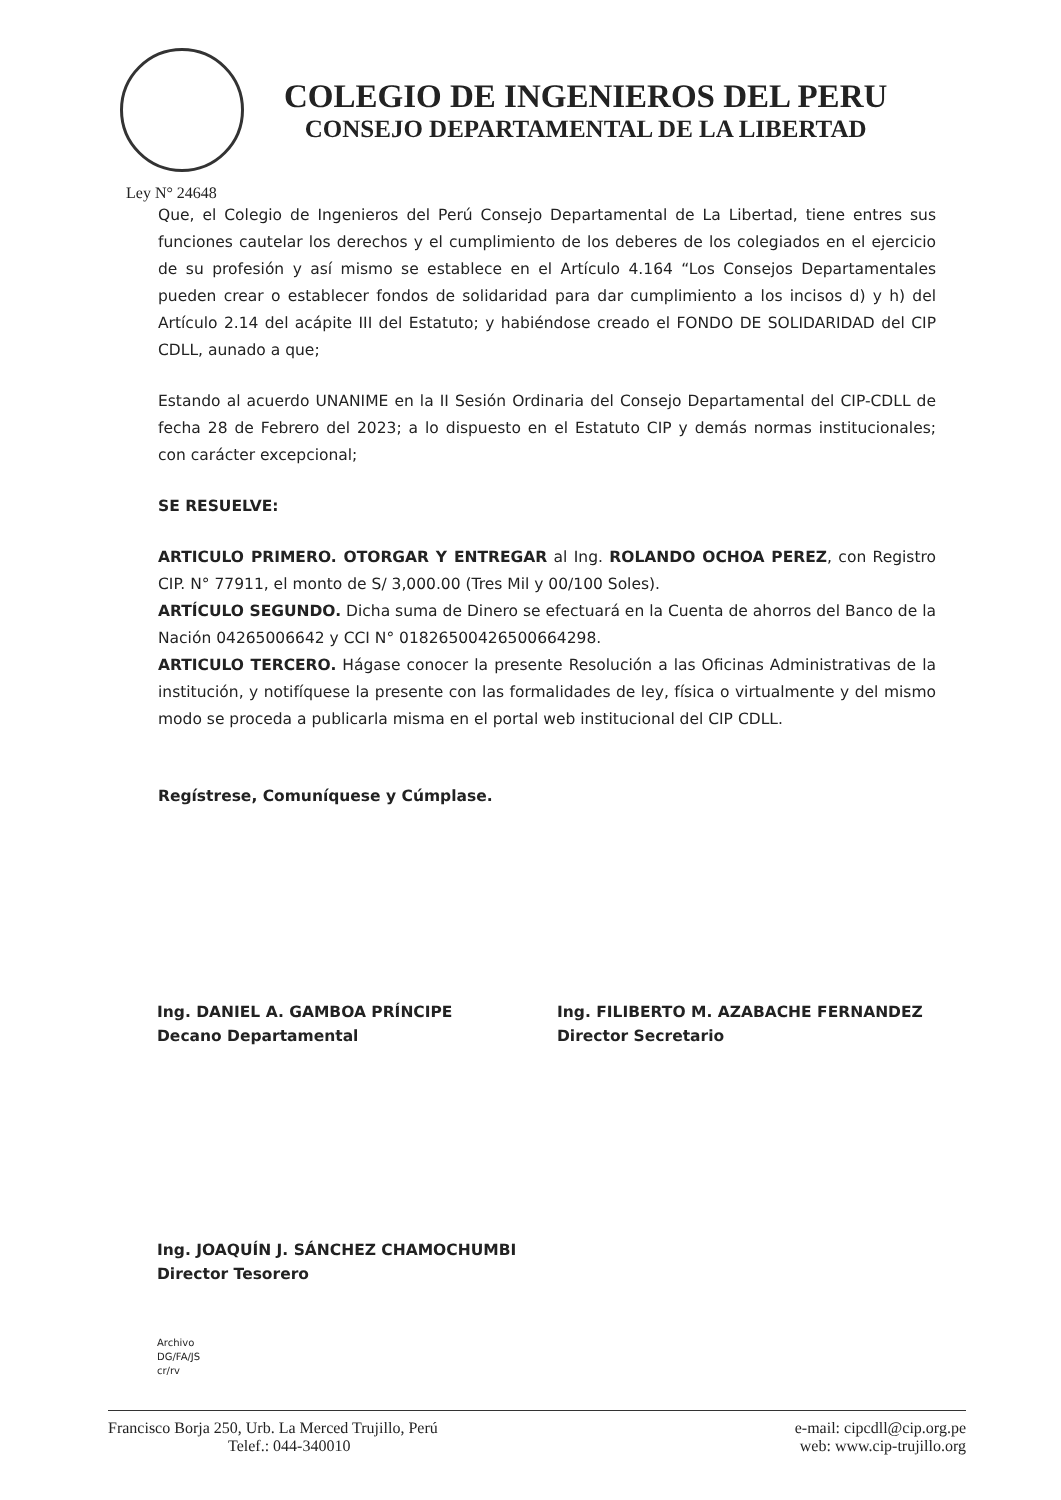COLEGIO DE INGENIEROS DEL PERU
CONSEJO DEPARTAMENTAL DE LA LIBERTAD
Ley N° 24648
Que, el Colegio de Ingenieros del Perú Consejo Departamental de La Libertad, tiene entres sus funciones cautelar los derechos y el cumplimiento de los deberes de los colegiados en el ejercicio de su profesión y así mismo se establece en el Artículo 4.164 “Los Consejos Departamentales pueden crear o establecer fondos de solidaridad para dar cumplimiento a los incisos d) y h) del Artículo 2.14 del acápite III del Estatuto; y habiéndose creado el FONDO DE SOLIDARIDAD del CIP CDLL, aunado a que;
Estando al acuerdo UNANIME en la II Sesión Ordinaria del Consejo Departamental del CIP-CDLL de fecha 28 de Febrero del 2023; a lo dispuesto en el Estatuto CIP y demás normas institucionales; con carácter excepcional;
SE RESUELVE:
ARTICULO PRIMERO. OTORGAR Y ENTREGAR al Ing. ROLANDO OCHOA PEREZ, con Registro CIP. N° 77911, el monto de S/ 3,000.00 (Tres Mil y 00/100 Soles).
ARTÍCULO SEGUNDO. Dicha suma de Dinero se efectuará en la Cuenta de ahorros del Banco de la Nación 04265006642 y CCI N° 01826500426500664298.
ARTICULO TERCERO. Hágase conocer la presente Resolución a las Oficinas Administrativas de la institución, y notifíquese la presente con las formalidades de ley, física o virtualmente y del mismo modo se proceda a publicarla misma en el portal web institucional del CIP CDLL.
Regístrese, Comuníquese y Cúmplase.
Ing. DANIEL A. GAMBOA PRÍNCIPE
Decano Departamental
Ing. FILIBERTO M. AZABACHE FERNANDEZ
Director Secretario
Ing. JOAQUÍN J. SÁNCHEZ CHAMOCHUMBI
Director Tesorero
Archivo
DG/FA/JS
cr/rv
Francisco Borja 250, Urb. La Merced Trujillo, Perú
Telef.: 044-340010
e-mail: cipcdll@cip.org.pe
web: www.cip-trujillo.org